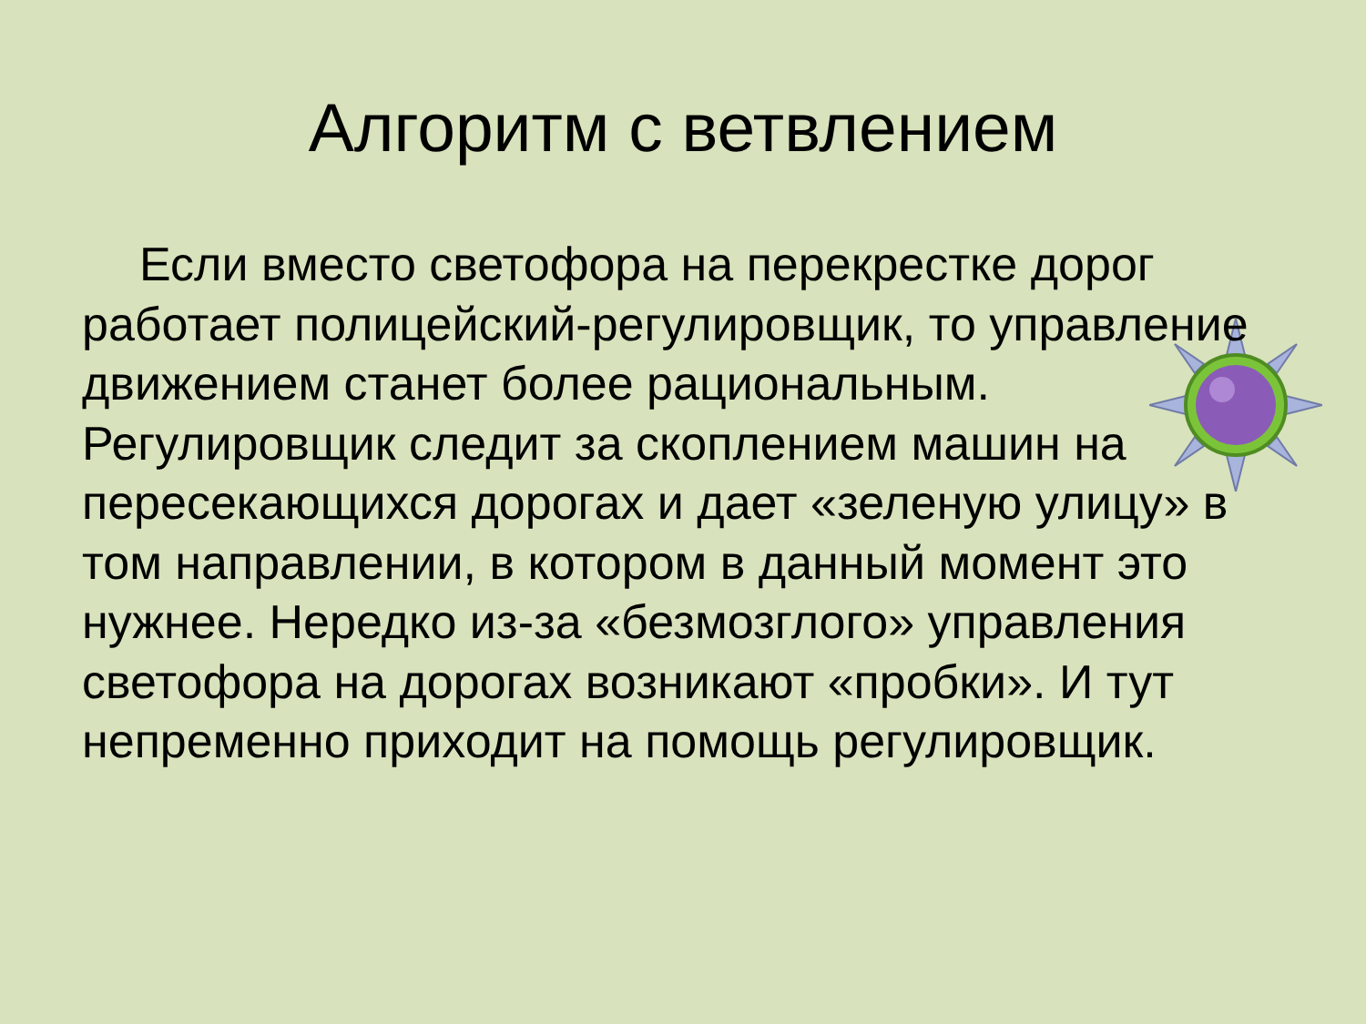Алгоритм с ветвлением
Если вместо светофора на перекрестке дорог работает полицейский-регулировщик, то управление движением станет более рациональным. Регулировщик следит за скоплением машин на пересекающихся дорогах и дает «зеленую улицу» в том направлении, в котором в данный момент это нужнее. Нередко из-за «безмозглого» управления светофора на дорогах возникают «пробки». И тут непременно приходит на помощь регулировщик.